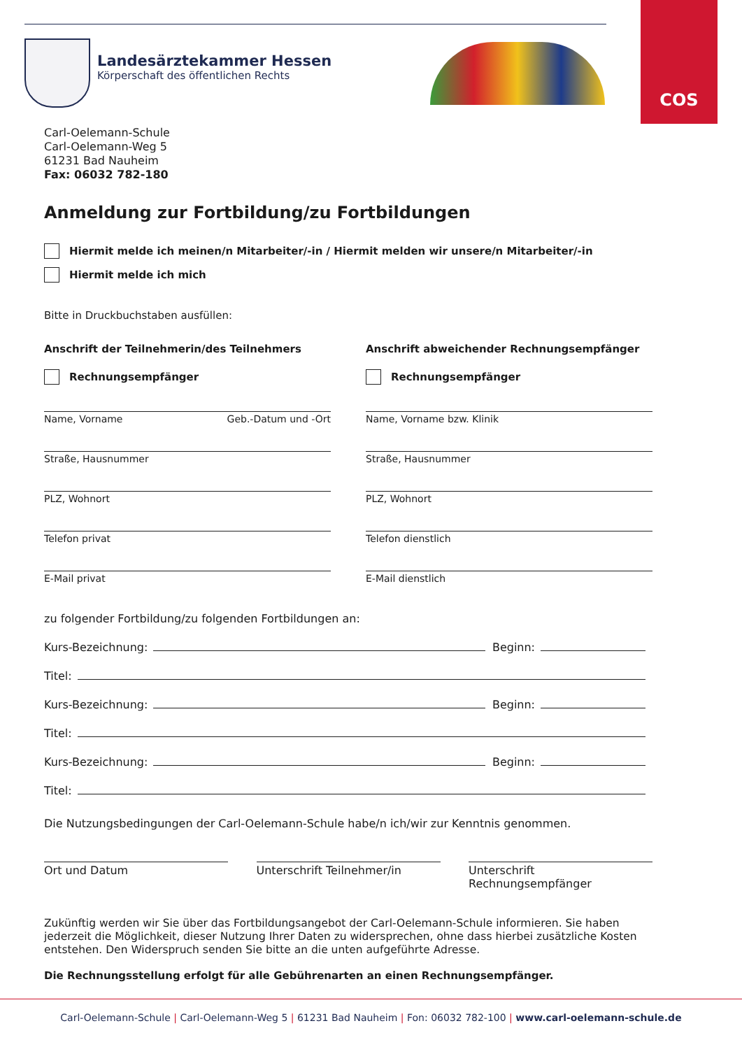COS
Landesärztekammer Hessen
Körperschaft des öffentlichen Rechts
Carl-Oelemann-Schule
Carl-Oelemann-Weg 5
61231 Bad Nauheim
Fax: 06032 782-180
Anmeldung zur Fortbildung/zu Fortbildungen
Hiermit melde ich meinen/n Mitarbeiter/-in / Hiermit melden wir unsere/n Mitarbeiter/-in
Hiermit melde ich mich
Bitte in Druckbuchstaben ausfüllen:
Anschrift der Teilnehmerin/des Teilnehmers
Rechnungsempfänger
Name, Vorname Geb.-Datum und -Ort
Straße, Hausnummer
PLZ, Wohnort
Telefon privat
E-Mail privat
Anschrift abweichender Rechnungsempfänger
Rechnungsempfänger
Name, Vorname bzw. Klinik
Straße, Hausnummer
PLZ, Wohnort
Telefon dienstlich
E-Mail dienstlich
zu folgender Fortbildung/zu folgenden Fortbildungen an:
Kurs-Bezeichnung: Beginn:
Titel:
Kurs-Bezeichnung: Beginn:
Titel:
Kurs-Bezeichnung: Beginn:
Titel:
Die Nutzungsbedingungen der Carl-Oelemann-Schule habe/n ich/wir zur Kenntnis genommen.
Ort und Datum Unterschrift Teilnehmer/in Unterschrift Rechnungsempfänger
Zukünftig werden wir Sie über das Fortbildungsangebot der Carl-Oelemann-Schule informieren. Sie haben jederzeit die Möglichkeit, dieser Nutzung Ihrer Daten zu widersprechen, ohne dass hierbei zusätzliche Kosten entstehen. Den Widerspruch senden Sie bitte an die unten aufgeführte Adresse.
Die Rechnungsstellung erfolgt für alle Gebührenarten an einen Rechnungsempfänger.
Carl-Oelemann-Schule | Carl-Oelemann-Weg 5 | 61231 Bad Nauheim | Fon: 06032 782-100 | www.carl-oelemann-schule.de